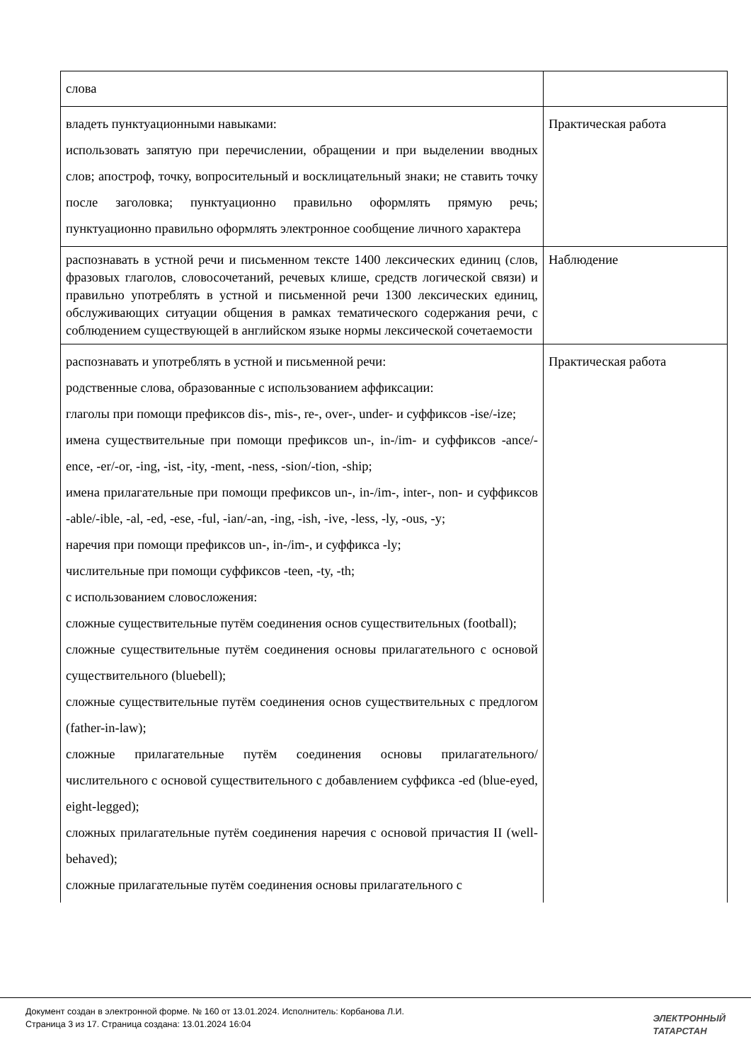| слова | |
| владеть пунктуационными навыками: использовать запятую при перечислении, обращении и при выделении вводных слов; апостроф, точку, вопросительный и восклицательный знаки; не ставить точку после заголовка; пунктуационно правильно оформлять прямую речь; пунктуационно правильно оформлять электронное сообщение личного характера | Практическая работа |
| распознавать в устной речи и письменном тексте 1400 лексических единиц (слов, фразовых глаголов, словосочетаний, речевых клише, средств логической связи) и правильно употреблять в устной и письменной речи 1300 лексических единиц, обслуживающих ситуации общения в рамках тематического содержания речи, с соблюдением существующей в английском языке нормы лексической сочетаемости | Наблюдение |
| распознавать и употреблять в устной и письменной речи: родственные слова, образованные с использованием аффиксации: глаголы при помощи префиксов dis-, mis-, re-, over-, under- и суффиксов -ise/-ize; имена существительные при помощи префиксов un-, in-/im- и суффиксов -ance/-ence, -er/-or, -ing, -ist, -ity, -ment, -ness, -sion/-tion, -ship; имена прилагательные при помощи префиксов un-, in-/im-, inter-, non- и суффиксов -able/-ible, -al, -ed, -ese, -ful, -ian/-an, -ing, -ish, -ive, -less, -ly, -ous, -y; наречия при помощи префиксов un-, in-/im-, и суффикса -ly; числительные при помощи суффиксов -teen, -ty, -th; с использованием словосложения: сложные существительные путём соединения основ существительных (football); сложные существительные путём соединения основы прилагательного с основой существительного (bluebell); сложные существительные путём соединения основ существительных с предлогом (father-in-law); сложные прилагательные путём соединения основы прилагательного/числительного с основой существительного с добавлением суффикса -ed (blue-eyed, eight-legged); сложных прилагательные путём соединения наречия с основой причастия II (well-behaved); сложные прилагательные путём соединения основы прилагательного с | Практическая работа |
Документ создан в электронной форме. № 160 от 13.01.2024. Исполнитель: Корбанова Л.И.
Страница 3 из 17. Страница создана: 13.01.2024 16:04
ЭЛЕКТРОННЫЙ
ТАТАРСТАН